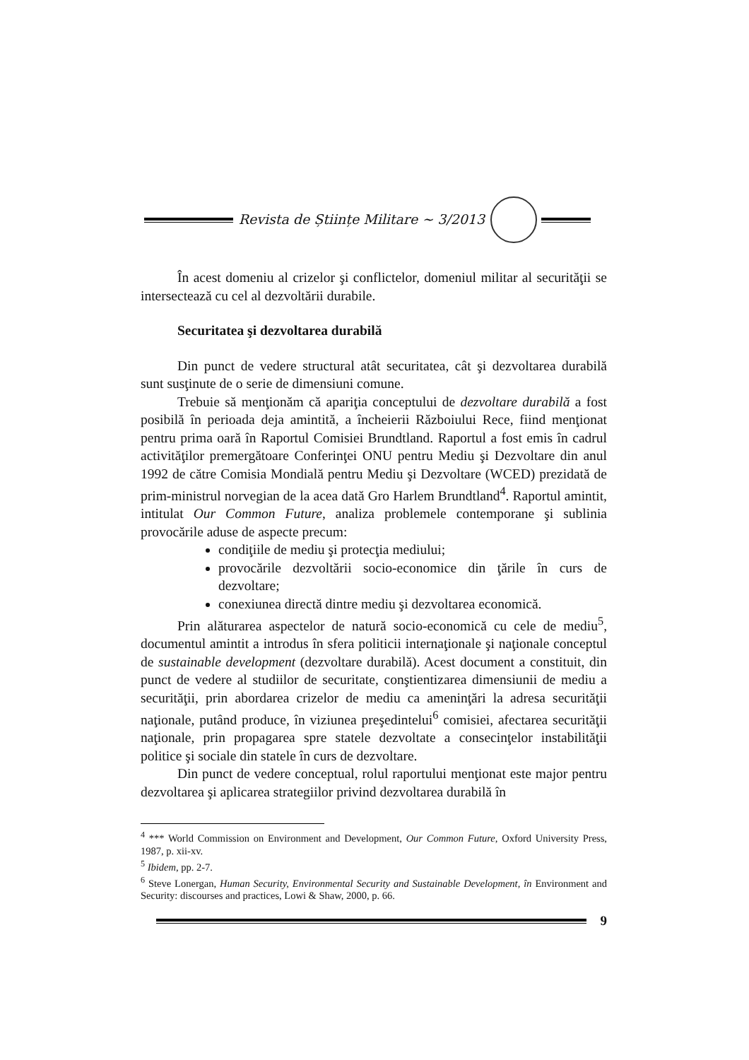Revista de Științe Militare ~ 3/2013
În acest domeniu al crizelor şi conflictelor, domeniul militar al securităţii se intersectează cu cel al dezvoltării durabile.
Securitatea şi dezvoltarea durabilă
Din punct de vedere structural atât securitatea, cât şi dezvoltarea durabilă sunt susţinute de o serie de dimensiuni comune.
Trebuie să menţionăm că apariţia conceptului de dezvoltare durabilă a fost posibilă în perioada deja amintită, a încheierii Războiului Rece, fiind menţionat pentru prima oară în Raportul Comisiei Brundtland. Raportul a fost emis în cadrul activităţilor premergătoare Conferinţei ONU pentru Mediu şi Dezvoltare din anul 1992 de către Comisia Mondială pentru Mediu şi Dezvoltare (WCED) prezidată de prim-ministrul norvegian de la acea dată Gro Harlem Brundtland<sup>4</sup>. Raportul amintit, intitulat Our Common Future, analiza problemele contemporane şi sublinia provocările aduse de aspecte precum:
condiţiile de mediu şi protecţia mediului;
provocările dezvoltării socio-economice din ţările în curs de dezvoltare;
conexiunea directă dintre mediu şi dezvoltarea economică.
Prin alăturarea aspectelor de natură socio-economică cu cele de mediu<sup>5</sup>, documentul amintit a introdus în sfera politicii internaţionale şi naţionale conceptul de sustainable development (dezvoltare durabilă). Acest document a constituit, din punct de vedere al studiilor de securitate, conştientizarea dimensiunii de mediu a securităţii, prin abordarea crizelor de mediu ca ameninţări la adresa securităţii naţionale, putând produce, în viziunea preşedintelui<sup>6</sup> comisiei, afectarea securităţii naţionale, prin propagarea spre statele dezvoltate a consecinţelor instabilităţii politice şi sociale din statele în curs de dezvoltare.
Din punct de vedere conceptual, rolul raportului menţionat este major pentru dezvoltarea şi aplicarea strategiilor privind dezvoltarea durabilă în
<sup>4</sup> *** World Commission on Environment and Development, Our Common Future, Oxford University Press, 1987, p. xii-xv.
<sup>5</sup> Ibidem, pp. 2-7.
<sup>6</sup> Steve Lonergan, Human Security, Environmental Security and Sustainable Development, în Environment and Security: discourses and practices, Lowi & Shaw, 2000, p. 66.
9